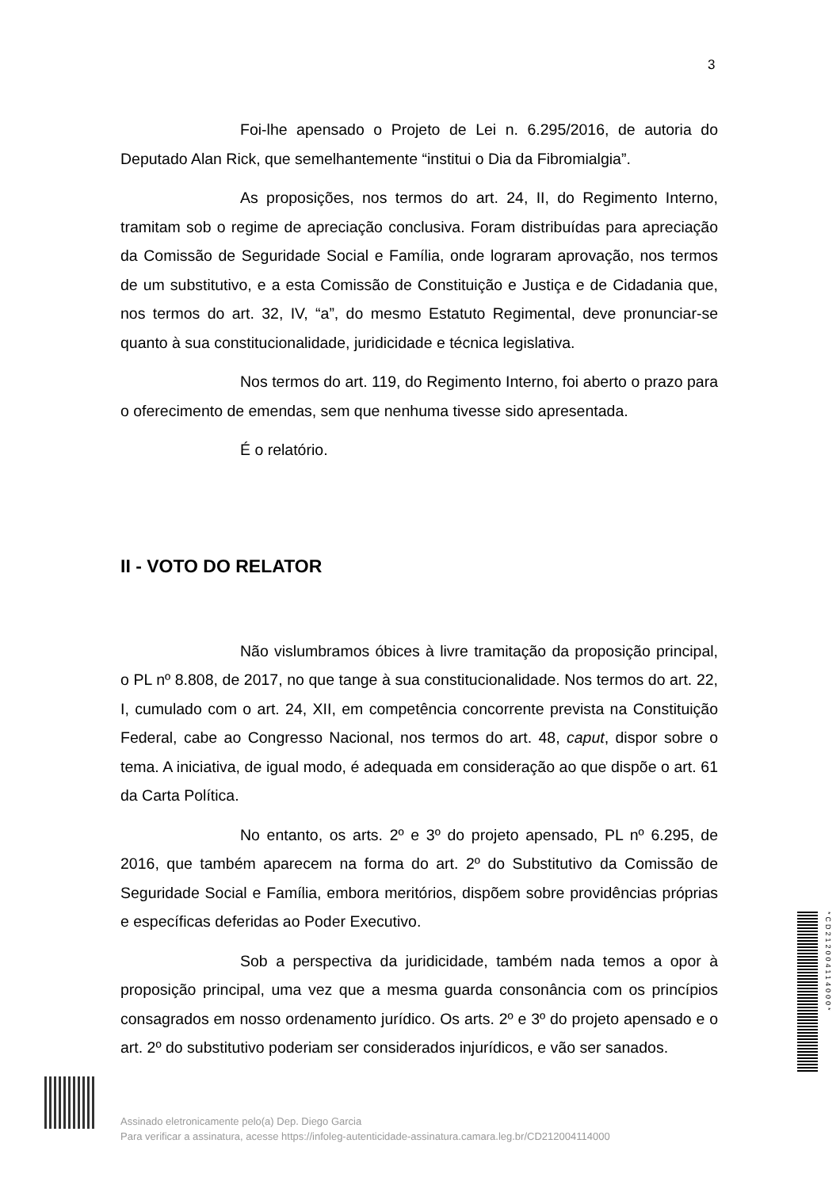3
Foi-lhe apensado o Projeto de Lei n. 6.295/2016, de autoria do Deputado Alan Rick, que semelhantemente “institui o Dia da Fibromialgia”.
As proposições, nos termos do art. 24, II, do Regimento Interno, tramitam sob o regime de apreciação conclusiva. Foram distribuídas para apreciação da Comissão de Seguridade Social e Família, onde lograram aprovação, nos termos de um substitutivo, e a esta Comissão de Constituição e Justiça e de Cidadania que, nos termos do art. 32, IV, “a”, do mesmo Estatuto Regimental, deve pronunciar-se quanto à sua constitucionalidade, juridicidade e técnica legislativa.
Nos termos do art. 119, do Regimento Interno, foi aberto o prazo para o oferecimento de emendas, sem que nenhuma tivesse sido apresentada.
É o relatório.
II - VOTO DO RELATOR
Não vislumbramos óbices à livre tramitação da proposição principal, o PL nº 8.808, de 2017, no que tange à sua constitucionalidade. Nos termos do art. 22, I, cumulado com o art. 24, XII, em competência concorrente prevista na Constituição Federal, cabe ao Congresso Nacional, nos termos do art. 48, caput, dispor sobre o tema. A iniciativa, de igual modo, é adequada em consideração ao que dispõe o art. 61 da Carta Política.
No entanto, os arts. 2º e 3º do projeto apensado, PL nº 6.295, de 2016, que também aparecem na forma do art. 2º do Substitutivo da Comissão de Seguridade Social e Família, embora meritórios, dispõem sobre providências próprias e específicas deferidas ao Poder Executivo.
Sob a perspectiva da juridicidade, também nada temos a opor à proposição principal, uma vez que a mesma guarda consonância com os princípios consagrados em nosso ordenamento jurídico. Os arts. 2º e 3º do projeto apensado e o art. 2º do substitutivo poderiam ser considerados injurídicos, e vão ser sanados.
Assinado eletronicamente pelo(a) Dep. Diego Garcia
Para verificar a assinatura, acesse https://infoleg-autenticidade-assinatura.camara.leg.br/CD212004114000
*CD212004114000*